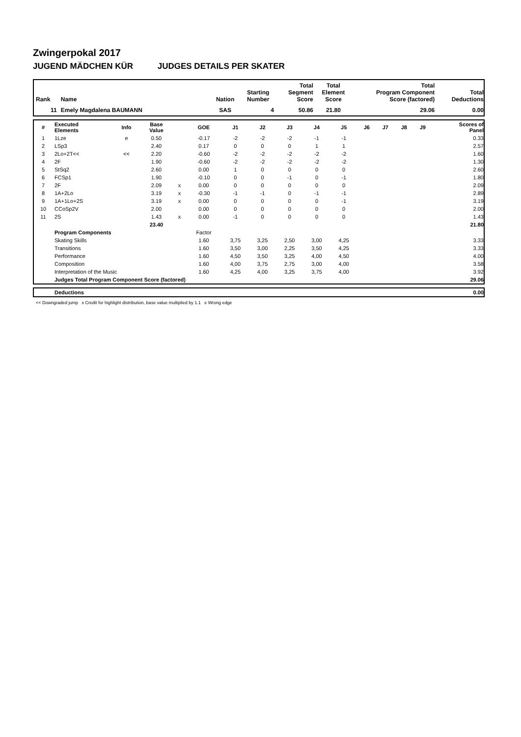Zwingerpokal 2017
JUGEND MÄDCHEN KÜR JUDGES DETAILS PER SKATER
| Rank | Name | Nation | Starting Number | Total Segment Score | Total Element Score | Total Program Component Score (factored) | Total Deductions |
| --- | --- | --- | --- | --- | --- | --- | --- |
| 11 | Emely Magdalena BAUMANN | SAS | 4 | 50.86 | 21.80 | 29.06 | 0.00 |
| # | Executed Elements | Info | Base Value | | GOE | J1 | J2 | J3 | J4 | J5 | J6 | J7 | J8 | J9 | Scores of Panel |
| --- | --- | --- | --- | --- | --- | --- | --- | --- | --- | --- | --- | --- | --- | --- | --- |
| 1 | 1Lze | e | 0.50 | | -0.17 | -2 | -2 | -2 | -1 | -1 | | | | | 0.33 |
| 2 | LSp3 | | 2.40 | | 0.17 | 0 | 0 | 0 | 1 | 1 | | | | | 2.57 |
| 3 | 2Lo+2T<< | << | 2.20 | | -0.60 | -2 | -2 | -2 | -2 | -2 | | | | | 1.60 |
| 4 | 2F | | 1.90 | | -0.60 | -2 | -2 | -2 | -2 | -2 | | | | | 1.30 |
| 5 | StSq2 | | 2.60 | | 0.00 | 1 | 0 | 0 | 0 | 0 | | | | | 2.60 |
| 6 | FCSp1 | | 1.90 | | -0.10 | 0 | 0 | -1 | 0 | -1 | | | | | 1.80 |
| 7 | 2F | | 2.09 | x | 0.00 | 0 | 0 | 0 | 0 | 0 | | | | | 2.09 |
| 8 | 1A+2Lo | | 3.19 | x | -0.30 | -1 | -1 | 0 | -1 | -1 | | | | | 2.89 |
| 9 | 1A+1Lo+2S | | 3.19 | x | 0.00 | 0 | 0 | 0 | 0 | -1 | | | | | 3.19 |
| 10 | CCoSp2V | | 2.00 | | 0.00 | 0 | 0 | 0 | 0 | 0 | | | | | 2.00 |
| 11 | 2S | | 1.43 | x | 0.00 | -1 | 0 | 0 | 0 | 0 | | | | | 1.43 |
| | | | 23.40 | | | | | | | | | | | | 21.80 |
| | Program Components | | | | Factor | | | | | | | | | | |
| | Skating Skills | | | | 1.60 | 3,75 | 3,25 | 2,50 | 3,00 | 4,25 | | | | | 3.33 |
| | Transitions | | | | 1.60 | 3,50 | 3,00 | 2,25 | 3,50 | 4,25 | | | | | 3.33 |
| | Performance | | | | 1.60 | 4,50 | 3,50 | 3,25 | 4,00 | 4,50 | | | | | 4.00 |
| | Composition | | | | 1.60 | 4,00 | 3,75 | 2,75 | 3,00 | 4,00 | | | | | 3.58 |
| | Interpretation of the Music | | | | 1.60 | 4,25 | 4,00 | 3,25 | 3,75 | 4,00 | | | | | 3.92 |
| | Judges Total Program Component Score (factored) | | | | | | | | | | | | | | 29.06 |
| | Deductions | 0.00 |
<< Downgraded jump x Credit for highlight distribution, base value multiplied by 1.1 e Wrong edge